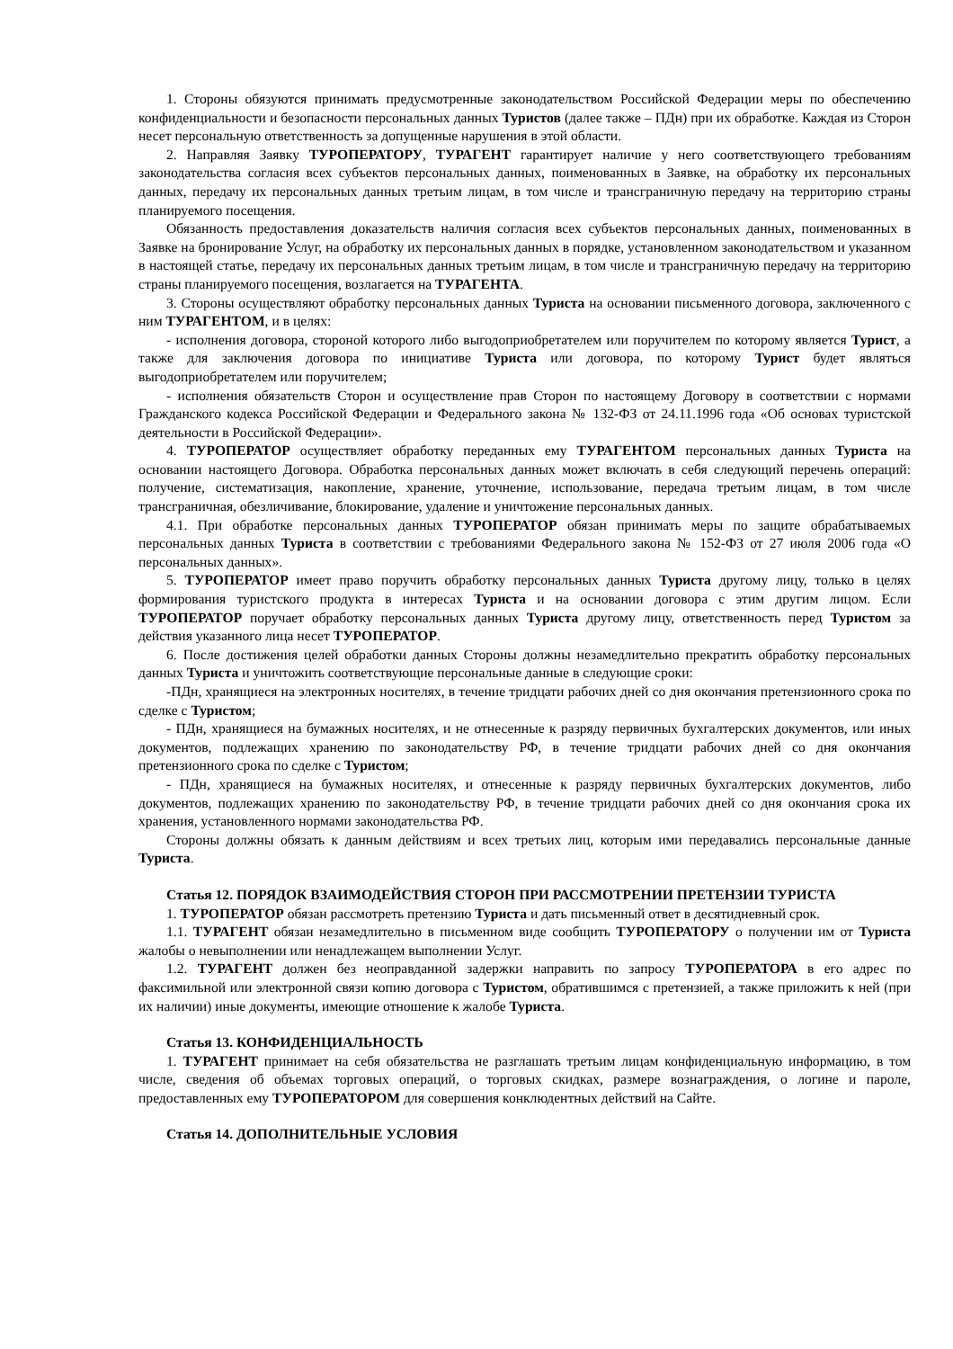1. Стороны обязуются принимать предусмотренные законодательством Российской Федерации меры по обеспечению конфиденциальности и безопасности персональных данных Туристов (далее также – ПДн) при их обработке. Каждая из Сторон несет персональную ответственность за допущенные нарушения в этой области.
2. Направляя Заявку ТУРОПЕРАТОРУ, ТУРАГЕНТ гарантирует наличие у него соответствующего требованиям законодательства согласия всех субъектов персональных данных, поименованных в Заявке, на обработку их персональных данных, передачу их персональных данных третьим лицам, в том числе и трансграничную передачу на территорию страны планируемого посещения.
Обязанность предоставления доказательств наличия согласия всех субъектов персональных данных, поименованных в Заявке на бронирование Услуг, на обработку их персональных данных в порядке, установленном законодательством и указанном в настоящей статье, передачу их персональных данных третьим лицам, в том числе и трансграничную передачу на территорию страны планируемого посещения, возлагается на ТУРАГЕНТА.
3. Стороны осуществляют обработку персональных данных Туриста на основании письменного договора, заключенного с ним ТУРАГЕНТОМ, и в целях:
- исполнения договора, стороной которого либо выгодоприобретателем или поручителем по которому является Турист, а также для заключения договора по инициативе Туриста или договора, по которому Турист будет являться выгодоприобретателем или поручителем;
- исполнения обязательств Сторон и осуществление прав Сторон по настоящему Договору в соответствии с нормами Гражданского кодекса Российской Федерации и Федерального закона № 132-ФЗ от 24.11.1996 года «Об основах туристской деятельности в Российской Федерации».
4. ТУРОПЕРАТОР осуществляет обработку переданных ему ТУРАГЕНТОМ персональных данных Туриста на основании настоящего Договора. Обработка персональных данных может включать в себя следующий перечень операций: получение, систематизация, накопление, хранение, уточнение, использование, передача третьим лицам, в том числе трансграничная, обезличивание, блокирование, удаление и уничтожение персональных данных.
4.1. При обработке персональных данных ТУРОПЕРАТОР обязан принимать меры по защите обрабатываемых персональных данных Туриста в соответствии с требованиями Федерального закона № 152-ФЗ от 27 июля 2006 года «О персональных данных».
5. ТУРОПЕРАТОР имеет право поручить обработку персональных данных Туриста другому лицу, только в целях формирования туристского продукта в интересах Туриста и на основании договора с этим другим лицом. Если ТУРОПЕРАТОР поручает обработку персональных данных Туриста другому лицу, ответственность перед Туристом за действия указанного лица несет ТУРОПЕРАТОР.
6. После достижения целей обработки данных Стороны должны незамедлительно прекратить обработку персональных данных Туриста и уничтожить соответствующие персональные данные в следующие сроки:
-ПДн, хранящиеся на электронных носителях, в течение тридцати рабочих дней со дня окончания претензионного срока по сделке с Туристом;
- ПДн, хранящиеся на бумажных носителях, и не отнесенные к разряду первичных бухгалтерских документов, или иных документов, подлежащих хранению по законодательству РФ, в течение тридцати рабочих дней со дня окончания претензионного срока по сделке с Туристом;
- ПДн, хранящиеся на бумажных носителях, и отнесенные к разряду первичных бухгалтерских документов, либо документов, подлежащих хранению по законодательству РФ, в течение тридцати рабочих дней со дня окончания срока их хранения, установленного нормами законодательства РФ.
Стороны должны обязать к данным действиям и всех третьих лиц, которым ими передавались персональные данные Туриста.
Статья 12. ПОРЯДОК ВЗАИМОДЕЙСТВИЯ СТОРОН ПРИ РАССМОТРЕНИИ ПРЕТЕНЗИИ ТУРИСТА
1. ТУРОПЕРАТОР обязан рассмотреть претензию Туриста и дать письменный ответ в десятидневный срок.
1.1. ТУРАГЕНТ обязан незамедлительно в письменном виде сообщить ТУРОПЕРАТОРУ о получении им от Туриста жалобы о невыполнении или ненадлежащем выполнении Услуг.
1.2. ТУРАГЕНТ должен без неоправданной задержки направить по запросу ТУРОПЕРАТОРА в его адрес по факсимильной или электронной связи копию договора с Туристом, обратившимся с претензией, а также приложить к ней (при их наличии) иные документы, имеющие отношение к жалобе Туриста.
Статья 13. КОНФИДЕНЦИАЛЬНОСТЬ
1. ТУРАГЕНТ принимает на себя обязательства не разглашать третьим лицам конфиденциальную информацию, в том числе, сведения об объемах торговых операций, о торговых скидках, размере вознаграждения, о логине и пароле, предоставленных ему ТУРОПЕРАТОРОМ для совершения конклюдентных действий на Сайте.
Статья 14. ДОПОЛНИТЕЛЬНЫЕ УСЛОВИЯ